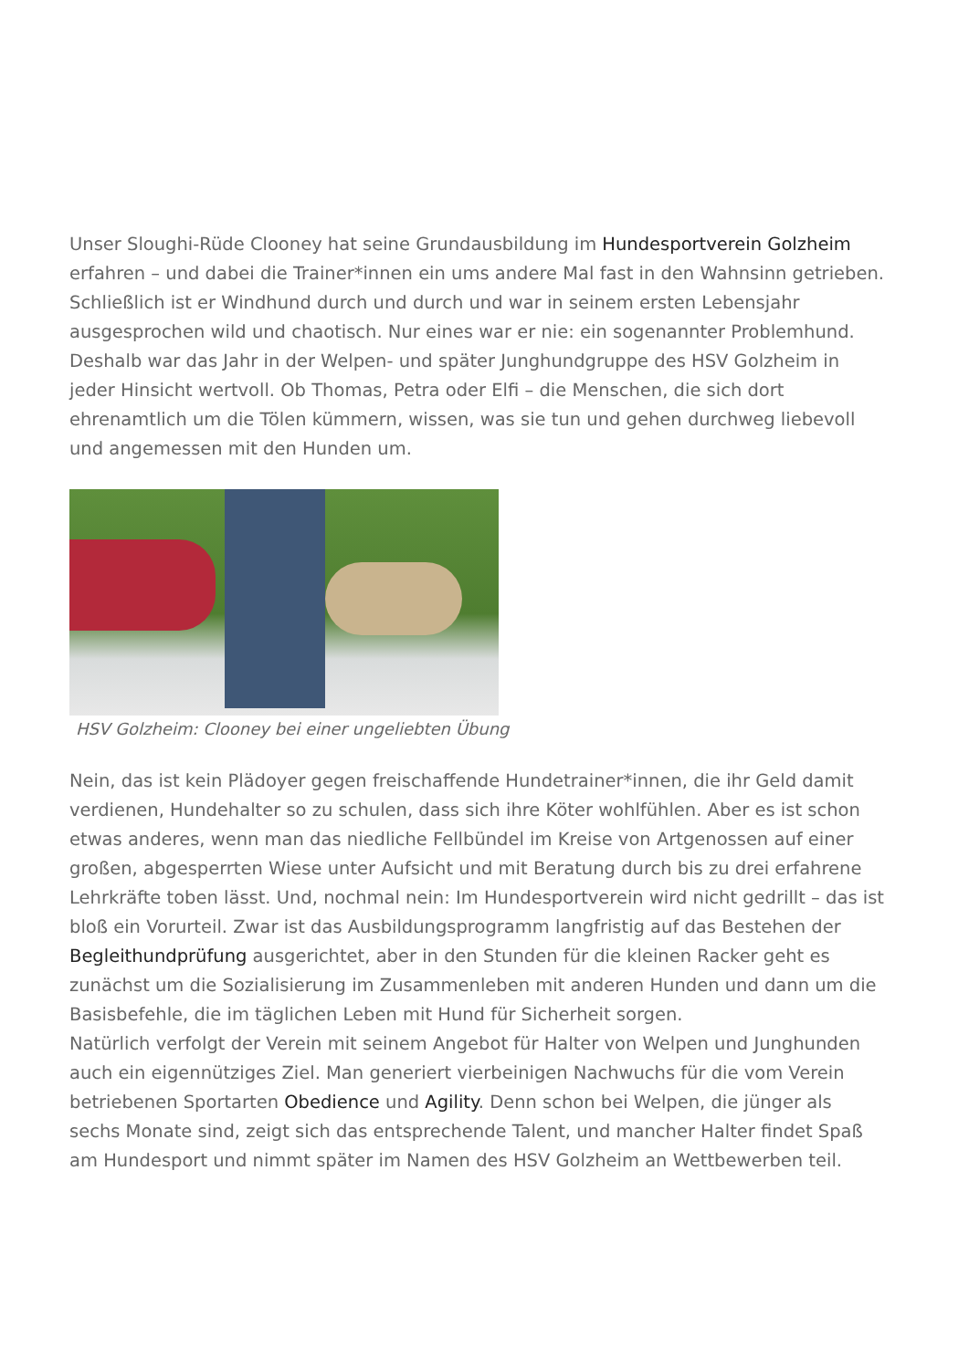Unser Sloughi-Rüde Clooney hat seine Grundausbildung im Hundesportverein Golzheim erfahren – und dabei die Trainer*innen ein ums andere Mal fast in den Wahnsinn getrieben. Schließlich ist er Windhund durch und durch und war in seinem ersten Lebensjahr ausgesprochen wild und chaotisch. Nur eines war er nie: ein sogenannter Problemhund. Deshalb war das Jahr in der Welpen- und später Junghundgruppe des HSV Golzheim in jeder Hinsicht wertvoll. Ob Thomas, Petra oder Elfi – die Menschen, die sich dort ehrenamtlich um die Tölen kümmern, wissen, was sie tun und gehen durchweg liebevoll und angemessen mit den Hunden um.
HSV Golzheim: Clooney bei einer ungeliebten Übung
Nein, das ist kein Plädoyer gegen freischaffende Hundetrainer*innen, die ihr Geld damit verdienen, Hundehalter so zu schulen, dass sich ihre Köter wohlfühlen. Aber es ist schon etwas anderes, wenn man das niedliche Fellbündel im Kreise von Artgenossen auf einer großen, abgesperrten Wiese unter Aufsicht und mit Beratung durch bis zu drei erfahrene Lehrkräfte toben lässt. Und, nochmal nein: Im Hundesportverein wird nicht gedrillt – das ist bloß ein Vorurteil. Zwar ist das Ausbildungsprogramm langfristig auf das Bestehen der Begleithundprüfung ausgerichtet, aber in den Stunden für die kleinen Racker geht es zunächst um die Sozialisierung im Zusammenleben mit anderen Hunden und dann um die Basisbefehle, die im täglichen Leben mit Hund für Sicherheit sorgen.
Natürlich verfolgt der Verein mit seinem Angebot für Halter von Welpen und Junghunden auch ein eigennütziges Ziel. Man generiert vierbeinigen Nachwuchs für die vom Verein betriebenen Sportarten Obedience und Agility. Denn schon bei Welpen, die jünger als sechs Monate sind, zeigt sich das entsprechende Talent, und mancher Halter findet Spaß am Hundesport und nimmt später im Namen des HSV Golzheim an Wettbewerben teil.